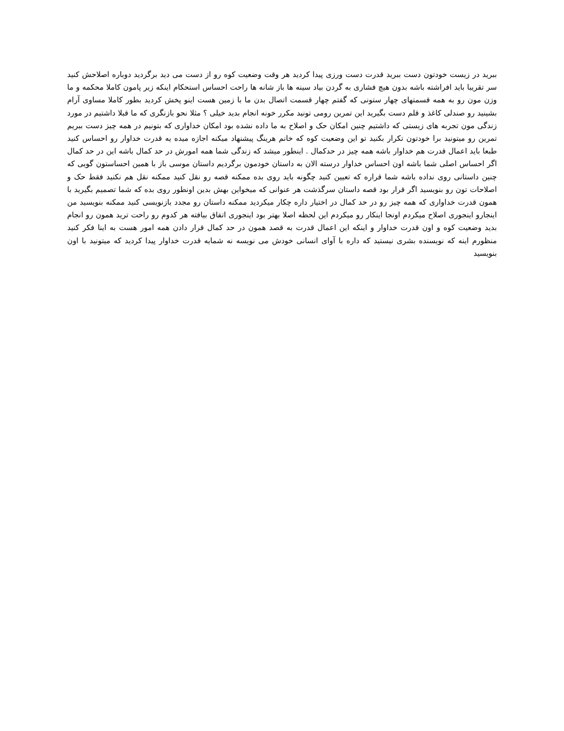ببرید در زیست خودتون دست ببرید قدرت دست ورزی پیدا کردید هر وقت وضعیت کوه رو از دست می دید برگردید دوباره اصلاحش کنید سر تقریبا باید افراشته باشه بدون هیچ فشاری به گردن بیاد سینه ها باز شانه ها راحت احساس استحکام اینکه زیر پامون کاملا محکمه و ما وزن مون رو به همه قسمتهای چهار ستونی که گفتم چهار قسمت اتصال بدن ما با زمین هست اینو پخش کردید بطور کاملا مساوی آرام بشینید رو صندلی کاغذ و قلم دست بگیرید این تمرین رومی تونید مکرر خونه انجام بدید خیلی ؟ مثلا نحو بازنگری که ما قبلا داشتیم در مورد زندگی مون تجربه های زیستی که داشتیم چنین امکان حک و اصلاح به ما داده نشده بود امکان خداواری که بتونیم در همه چیز دست ببریم تمرین رو میتونید برا خودتون تکرار بکنید تو این وضعیت کوه که خانم هرینگ پیشنهاد میکنه اجازه میده یه قدرت خداوار رو احساس کنید طبعا باید اعمال قدرت هم خداوار باشه همه چیز در حدکمال . اینطور میشد که زندگی شما همه امورش در حد کمال باشه این در حد کمال اگر احساس اصلی شما باشه اون احساس خداوار درسته الان به داستان خودمون برگردیم داستان موسی باز با همین احساستون گویی که چنین داستانی روی نداده باشه شما قراره که تعیین کنید چگونه باید روی بده ممکنه قصه رو نقل کنید ممکنه نقل هم نکنید فقط حک و اصلاحات تون رو بنویسید اگر قرار بود قصه داستان سرگذشت هر عنوانی که میخواین بهش بدین اونطور روی بده که شما تصمیم بگیرید با همون قدرت خداواری که همه چیز رو در حد کمال در اختیار داره چکار میکردید ممکنه داستان رو مجدد بازنویسی کنید ممکنه بنویسید من اینجارو اینجوری اصلاح میکردم اونجا اینکار رو میکردم این لحظه اصلا بهتر بود اینجوری اتفاق بیافته هر کدوم رو راحت ترید همون رو انجام بدید وضعیت کوه و اون قدرت خداوار و اینکه این اعمال قدرت به قصد همون در حد کمال قرار دادن همه امور هست به اینا فکر کنید منظورم اینه که نویسنده بشری نیستید که داره با آوای انسانی خودش می نویسه نه شمایه قدرت خداوار پیدا کردید که میتونید با اون بنویسید